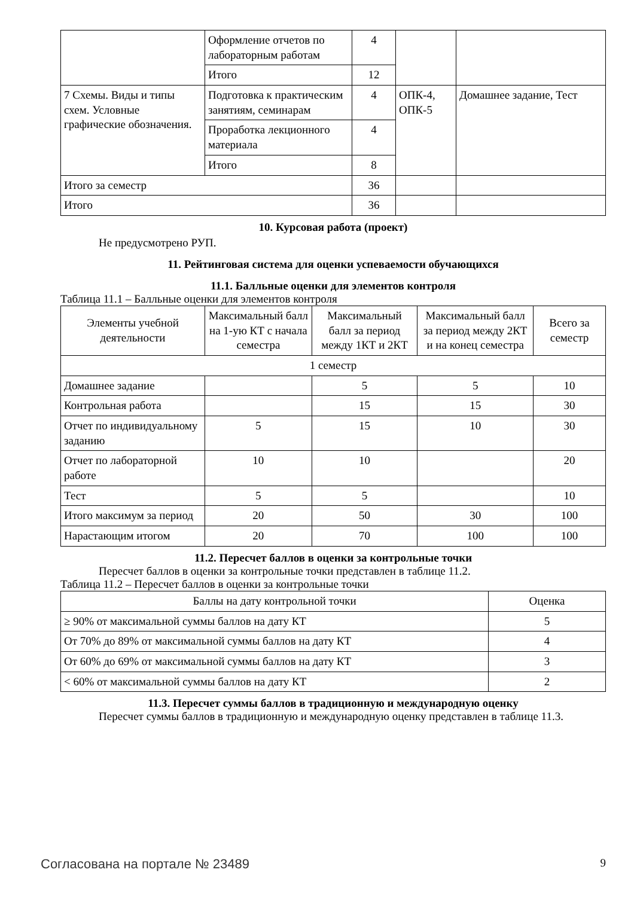| | Оформление отчетов по лабораторным работам | 4 | | |
| | Итого | 12 | | |
| 7 Схемы. Виды и типы схем. Условные графические обозначения. | Подготовка к практиче­ским занятиям, семина­рам | 4 | ОПК-4, ОПК-5 | Домашнее задание, Тест |
| | Проработка лекционного материала | 4 | | |
| | Итого | 8 | | |
| Итого за семестр | | 36 | | |
| Итого | | 36 | | |
10. Курсовая работа (проект)
Не предусмотрено РУП.
11. Рейтинговая система для оценки успеваемости обучающихся
11.1. Балльные оценки для элементов контроля
Таблица 11.1 – Балльные оценки для элементов контроля
| Элементы учебной деятельности | Максимальный балл на 1-ую КТ с начала семестра | Максимальный балл за период между 1КТ и 2КТ | Максимальный балл за период между 2КТ и на конец семестра | Всего за семестр |
| --- | --- | --- | --- | --- |
| 1 семестр | | | | |
| Домашнее задание | | 5 | 5 | 10 |
| Контрольная работа | | 15 | 15 | 30 |
| Отчет по индивидуаль­ному заданию | 5 | 15 | 10 | 30 |
| Отчет по лабораторной работе | 10 | 10 | | 20 |
| Тест | 5 | 5 | | 10 |
| Итого максимум за пери­од | 20 | 50 | 30 | 100 |
| Нарастающим итогом | 20 | 70 | 100 | 100 |
11.2. Пересчет баллов в оценки за контрольные точки
Пересчет баллов в оценки за контрольные точки представлен в таблице 11.2.
Таблица 11.2 – Пересчет баллов в оценки за контрольные точки
| Баллы на дату контрольной точки | Оценка |
| --- | --- |
| ≥ 90% от максимальной суммы баллов на дату КТ | 5 |
| От 70% до 89% от максимальной суммы баллов на дату КТ | 4 |
| От 60% до 69% от максимальной суммы баллов на дату КТ | 3 |
| < 60% от максимальной суммы баллов на дату КТ | 2 |
11.3. Пересчет суммы баллов в традиционную и международную оценку
Пересчет суммы баллов в традиционную и международную оценку представлен в таблице 11.3.
Согласована на портале № 23489 9